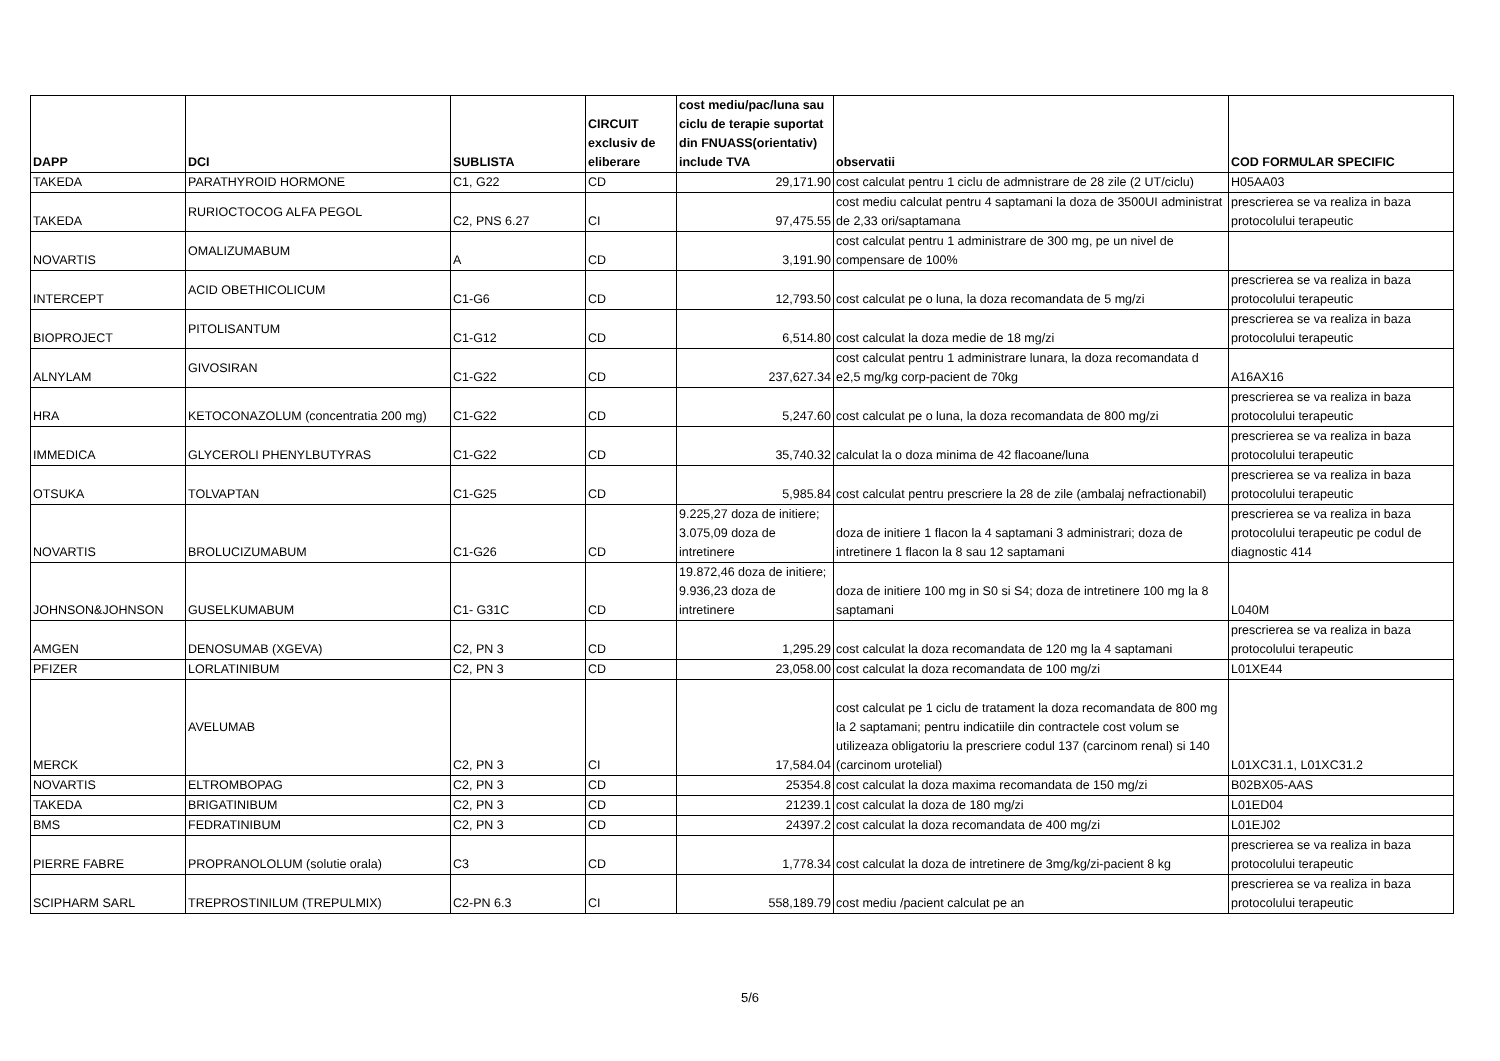| DAPP | DCI | SUBLISTA | CIRCUIT exclusiv de eliberare | cost mediu/pac/luna sau ciclu de terapie suportat din FNUASS(orientativ) include TVA | observatii | COD FORMULAR SPECIFIC |
| --- | --- | --- | --- | --- | --- | --- |
| TAKEDA | PARATHYROID HORMONE | C1, G22 | CD | 29,171.90 | cost calculat pentru 1 ciclu de admnistrare de 28 zile (2 UT/ciclu) | H05AA03 |
| TAKEDA | RURIOCTOCOG ALFA PEGOL | C2, PNS 6.27 | CI | 97,475.55 | cost mediu calculat pentru 4 saptamani la doza de 3500UI administrat de 2,33 ori/saptamana | prescrierea se va realiza in baza protocolului terapeutic |
| NOVARTIS | OMALIZUMABUM | A | CD | 3,191.90 | cost calculat pentru 1 administrare de 300 mg, pe un nivel de compensare de 100% | |
| INTERCEPT | ACID OBETHICOLICUM | C1-G6 | CD | 12,793.50 | cost calculat pe o luna, la doza recomandata de 5 mg/zi | prescrierea se va realiza in baza protocolului terapeutic |
| BIOPROJECT | PITOLISANTUM | C1-G12 | CD | 6,514.80 | cost calculat la doza medie de 18 mg/zi | prescrierea se va realiza in baza protocolului terapeutic |
| ALNYLAM | GIVOSIRAN | C1-G22 | CD | 237,627.34 | cost calculat pentru 1 administrare lunara, la doza recomandata d e2,5 mg/kg corp-pacient de 70kg | A16AX16 |
| HRA | KETOCONAZOLUM (concentratia 200 mg) | C1-G22 | CD | 5,247.60 | cost calculat pe o luna, la doza recomandata de 800 mg/zi | prescrierea se va realiza in baza protocolului terapeutic |
| IMMEDICA | GLYCEROLI PHENYLBUTYRAS | C1-G22 | CD | 35,740.32 | calculat la o doza minima de 42 flacoane/luna | prescrierea se va realiza in baza protocolului terapeutic |
| OTSUKA | TOLVAPTAN | C1-G25 | CD | 5,985.84 | cost calculat pentru prescriere la 28 de zile (ambalaj nefractionabil) | prescrierea se va realiza in baza protocolului terapeutic |
| NOVARTIS | BROLUCIZUMABUM | C1-G26 | CD | 9.225,27 doza de initiere; 3.075,09 doza de intretinere | doza de initiere 1 flacon la 4 saptamani 3 administrari; doza de intretinere 1 flacon la 8 sau 12 saptamani | prescrierea se va realiza in baza protocolului terapeutic pe codul de diagnostic 414 |
| JOHNSON&JOHNSON | GUSELKUMABUM | C1- G31C | CD | 19.872,46 doza de initiere; 9.936,23 doza de intretinere | doza de initiere 100 mg in S0 si S4; doza de intretinere 100 mg la 8 saptamani | L040M |
| AMGEN | DENOSUMAB (XGEVA) | C2, PN 3 | CD | 1,295.29 | cost calculat la doza recomandata de 120 mg la 4 saptamani | prescrierea se va realiza in baza protocolului terapeutic |
| PFIZER | LORLATINIBUM | C2, PN 3 | CD | 23,058.00 | cost calculat la doza recomandata de 100 mg/zi | L01XE44 |
| MERCK | AVELUMAB | C2, PN 3 | CI | 17,584.04 | cost calculat pe 1 ciclu de tratament la doza recomandata de 800 mg la 2 saptamani; pentru indicatiile din contractele cost volum se utilizeaza obligatoriu la prescriere codul 137 (carcinom renal) si 140 (carcinom urotelial) | L01XC31.1, L01XC31.2 |
| NOVARTIS | ELTROMBOPAG | C2, PN 3 | CD | 25354.8 | cost calculat la doza maxima recomandata de 150 mg/zi | B02BX05-AAS |
| TAKEDA | BRIGATINIBUM | C2, PN 3 | CD | 21239.1 | cost calculat la doza de 180 mg/zi | L01ED04 |
| BMS | FEDRATINIBUM | C2, PN 3 | CD | 24397.2 | cost calculat la doza recomandata de 400 mg/zi | L01EJ02 |
| PIERRE FABRE | PROPRANOLOLUM (solutie orala) | C3 | CD | 1,778.34 | cost calculat la doza de intretinere de 3mg/kg/zi-pacient 8 kg | prescrierea se va realiza in baza protocolului terapeutic |
| SCIPHARM SARL | TREPROSTINILUM (TREPULMIX) | C2-PN 6.3 | CI | 558,189.79 | cost mediu /pacient calculat pe an | prescrierea se va realiza in baza protocolului terapeutic |
5/6